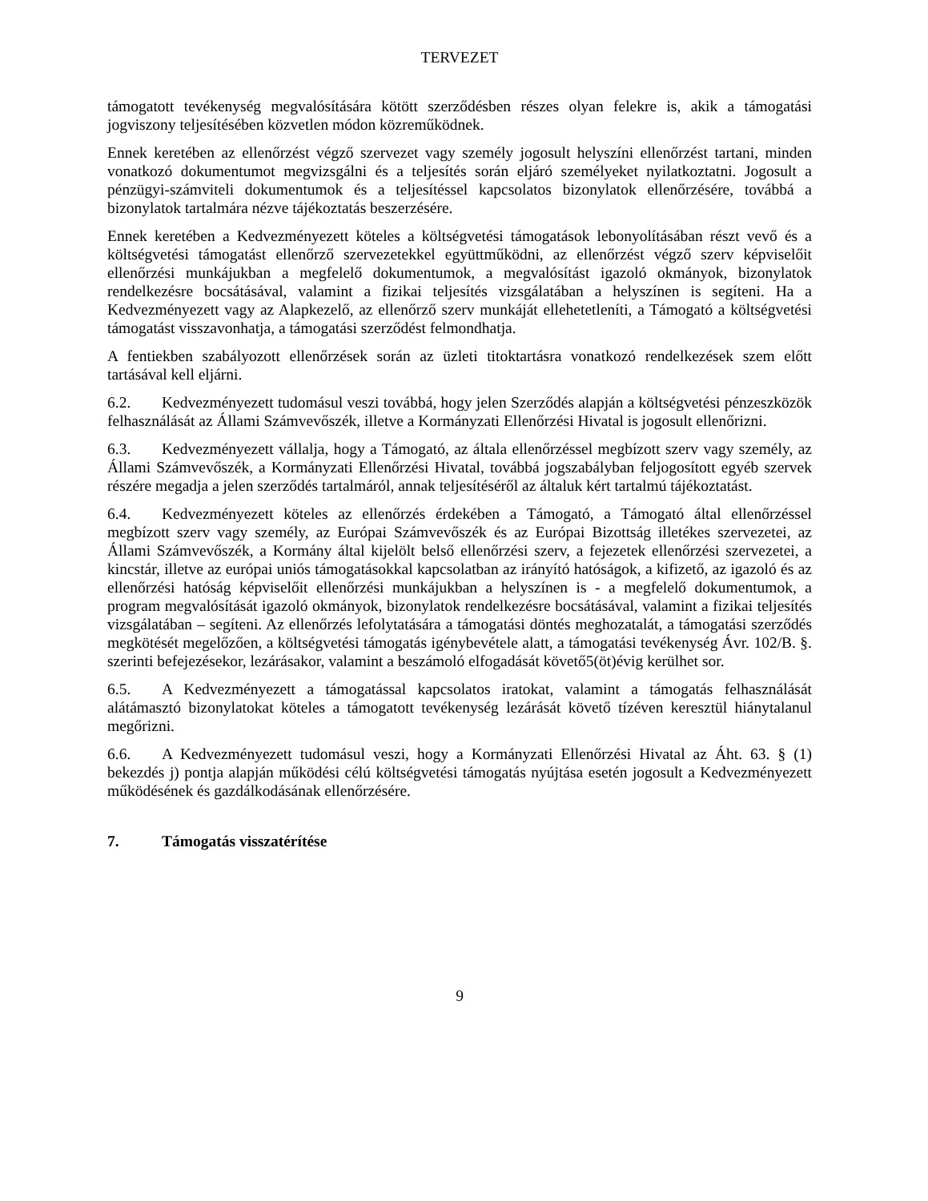TERVEZET
támogatott tevékenység megvalósítására kötött szerződésben részes olyan felekre is, akik a támogatási jogviszony teljesítésében közvetlen módon közreműködnek.
Ennek keretében az ellenőrzést végző szervezet vagy személy jogosult helyszíni ellenőrzést tartani, minden vonatkozó dokumentumot megvizsgálni és a teljesítés során eljáró személyeket nyilatkoztatni. Jogosult a pénzügyi-számviteli dokumentumok és a teljesítéssel kapcsolatos bizonylatok ellenőrzésére, továbbá a bizonylatok tartalmára nézve tájékoztatás beszerzésére.
Ennek keretében a Kedvezményezett köteles a költségvetési támogatások lebonyolításában részt vevő és a költségvetési támogatást ellenőrző szervezetekkel együttműködni, az ellenőrzést végző szerv képviselőit ellenőrzési munkájukban a megfelelő dokumentumok, a megvalósítást igazoló okmányok, bizonylatok rendelkezésre bocsátásával, valamint a fizikai teljesítés vizsgálatában a helyszínen is segíteni. Ha a Kedvezményezett vagy az Alapkezelő, az ellenőrző szerv munkáját ellehetetleníti, a Támogató a költségvetési támogatást visszavonhatja, a támogatási szerződést felmondhatja.
A fentiekben szabályozott ellenőrzések során az üzleti titoktartásra vonatkozó rendelkezések szem előtt tartásával kell eljárni.
6.2. Kedvezményezett tudomásul veszi továbbá, hogy jelen Szerződés alapján a költségvetési pénzeszközök felhasználását az Állami Számvevőszék, illetve a Kormányzati Ellenőrzési Hivatal is jogosult ellenőrizni.
6.3. Kedvezményezett vállalja, hogy a Támogató, az általa ellenőrzéssel megbízott szerv vagy személy, az Állami Számvevőszék, a Kormányzati Ellenőrzési Hivatal, továbbá jogszabályban feljogosított egyéb szervek részére megadja a jelen szerződés tartalmáról, annak teljesítéséről az általuk kért tartalmú tájékoztatást.
6.4. Kedvezményezett köteles az ellenőrzés érdekében a Támogató, a Támogató által ellenőrzéssel megbízott szerv vagy személy, az Európai Számvevőszék és az Európai Bizottság illetékes szervezetei, az Állami Számvevőszék, a Kormány által kijelölt belső ellenőrzési szerv, a fejezetek ellenőrzési szervezetei, a kincstár, illetve az európai uniós támogatásokkal kapcsolatban az irányító hatóságok, a kifizető, az igazoló és az ellenőrzési hatóság képviselőit ellenőrzési munkájukban a helyszínen is - a megfelelő dokumentumok, a program megvalósítását igazoló okmányok, bizonylatok rendelkezésre bocsátásával, valamint a fizikai teljesítés vizsgálatában – segíteni. Az ellenőrzés lefolytatására a támogatási döntés meghozatalát, a támogatási szerződés megkötését megelőzően, a költségvetési támogatás igénybevétele alatt, a támogatási tevékenység Ávr. 102/B. §. szerinti befejezésekor, lezárásakor, valamint a beszámoló elfogadását követő5(öt)évig kerülhet sor.
6.5. A Kedvezményezett a támogatással kapcsolatos iratokat, valamint a támogatás felhasználását alátámasztó bizonylatokat köteles a támogatott tevékenység lezárását követő tízéven keresztül hiánytalanul megőrizni.
6.6. A Kedvezményezett tudomásul veszi, hogy a Kormányzati Ellenőrzési Hivatal az Áht. 63. § (1) bekezdés j) pontja alapján működési célú költségvetési támogatás nyújtása esetén jogosult a Kedvezményezett működésének és gazdálkodásának ellenőrzésére.
7. Támogatás visszatérítése
9